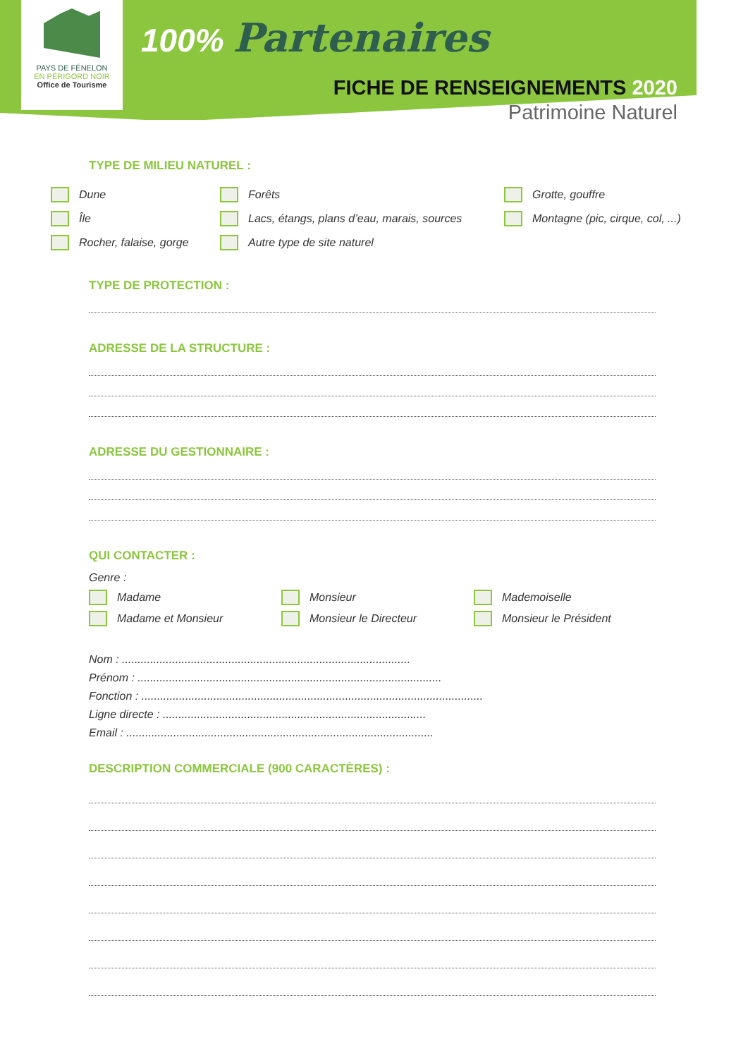PAYS DE FÉNELON
EN PÉRIGORD NOIR
Office de Tourisme
100% Partenaires
FICHE DE RENSEIGNEMENTS 2020
Patrimoine Naturel
TYPE DE MILIEU NATUREL :
Dune
Forêts
Grotte, gouffre
Île
Lacs, étangs, plans d’eau, marais, sources
Montagne (pic, cirque, col, ...)
Rocher, falaise, gorge
Autre type de site naturel
TYPE DE PROTECTION :
ADRESSE DE LA STRUCTURE :
ADRESSE DU GESTIONNAIRE :
QUI CONTACTER :
Genre :
Madame
Monsieur
Mademoiselle
Madame et Monsieur
Monsieur le Directeur
Monsieur le Président
Nom : ............................................................................................
Prénom : .................................................................................................
Fonction : .............................................................................................................
Ligne directe : ....................................................................................
Email : ..................................................................................................
DESCRIPTION COMMERCIALE (900 CARACTÈRES) :